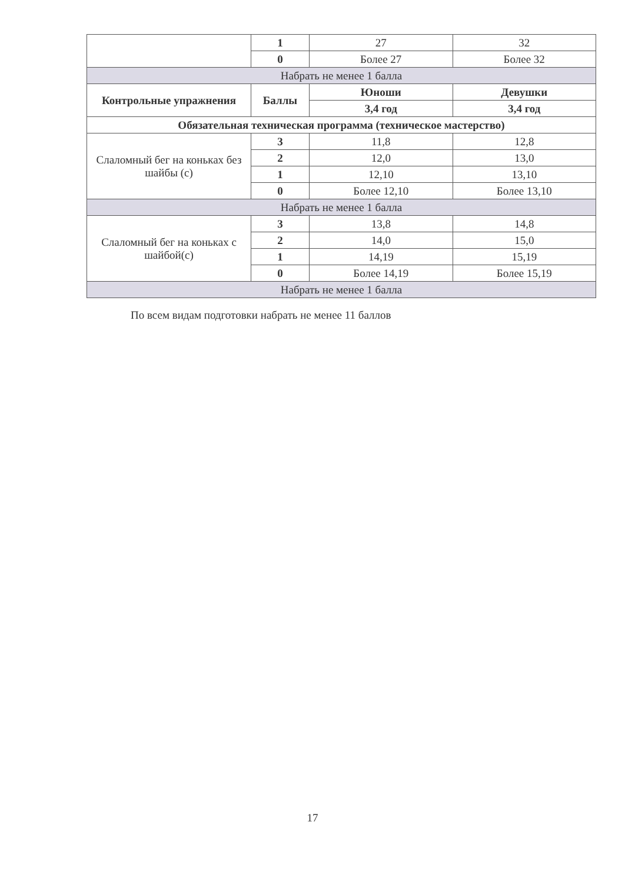| | 1 | 27 | 32 |
| | 0 | Более 27 | Более 32 |
| Набрать не менее 1 балла | | | |
| Контрольные упражнения | Баллы | Юноши | Девушки |
| | | 3,4 год | 3,4 год |
| Обязательная техническая программа (техническое мастерство) | | | |
| Слаломный бег на коньках без шайбы (с) | 3 | 11,8 | 12,8 |
| | 2 | 12,0 | 13,0 |
| | 1 | 12,10 | 13,10 |
| | 0 | Более 12,10 | Более 13,10 |
| Набрать не менее 1 балла | | | |
| Слаломный бег на коньках с шайбой(с) | 3 | 13,8 | 14,8 |
| | 2 | 14,0 | 15,0 |
| | 1 | 14,19 | 15,19 |
| | 0 | Более 14,19 | Более 15,19 |
| Набрать не менее 1 балла | | | |
По всем видам подготовки набрать не менее 11 баллов
17